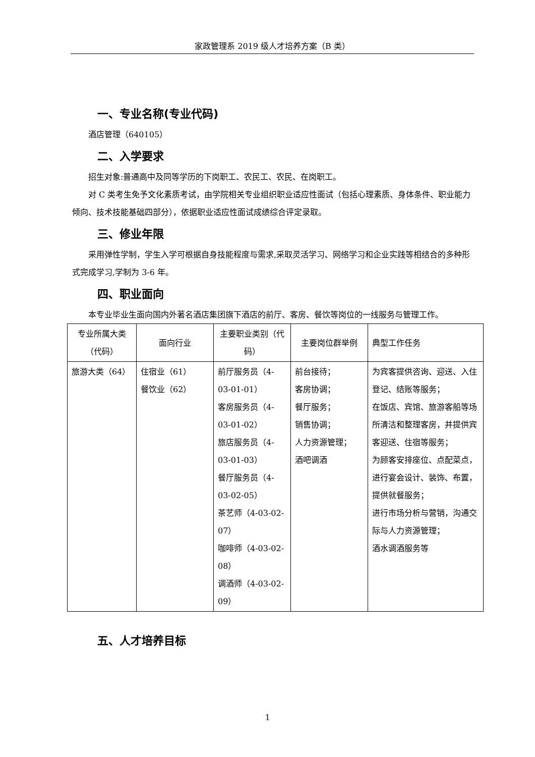家政管理系 2019 级人才培养方案（B 类）
一、专业名称(专业代码)
酒店管理（640105）
二、入学要求
招生对象:普通高中及同等学历的下岗职工、农民工、农民、在岗职工。
对 C 类考生免予文化素质考试，由学院相关专业组织职业适应性面试（包括心理素质、身体条件、职业能力倾向、技术技能基础四部分），依据职业适应性面试成绩综合评定录取。
三、修业年限
采用弹性学制，学生入学可根据自身技能程度与需求,采取灵活学习、网络学习和企业实践等相结合的多种形式完成学习,学制为 3-6 年。
四、职业面向
本专业毕业生面向国内外著名酒店集团旗下酒店的前厅、客房、餐饮等岗位的一线服务与管理工作。
| 专业所属大类（代码） | 面向行业 | 主要职业类别（代码） | 主要岗位群举例 | 典型工作任务 |
| --- | --- | --- | --- | --- |
| 旅游大类（64） | 住宿业（61） 餐饮业（62） | 前厅服务员（4-03-01-01） 客房服务员（4-03-01-02） 旅店服务员（4-03-01-03） 餐厅服务员（4-03-02-05） 茶艺师（4-03-02-07） 咖啡师（4-03-02-08） 调酒师（4-03-02-09） | 前台接待； 客房协调； 餐厅服务； 销售协调； 人力资源管理； 酒吧调酒 | 为宾客提供咨询、迎送、入住登记、结账等服务； 在饭店、宾馆、旅游客船等场所清洁和整理客房，并提供宾客迎送、住宿等服务； 为顾客安排座位、点配菜点，进行宴会设计、装饰、布置，提供就餐服务； 进行市场分析与营销，沟通交际与人力资源管理； 酒水调酒服务等 |
五、人才培养目标
1